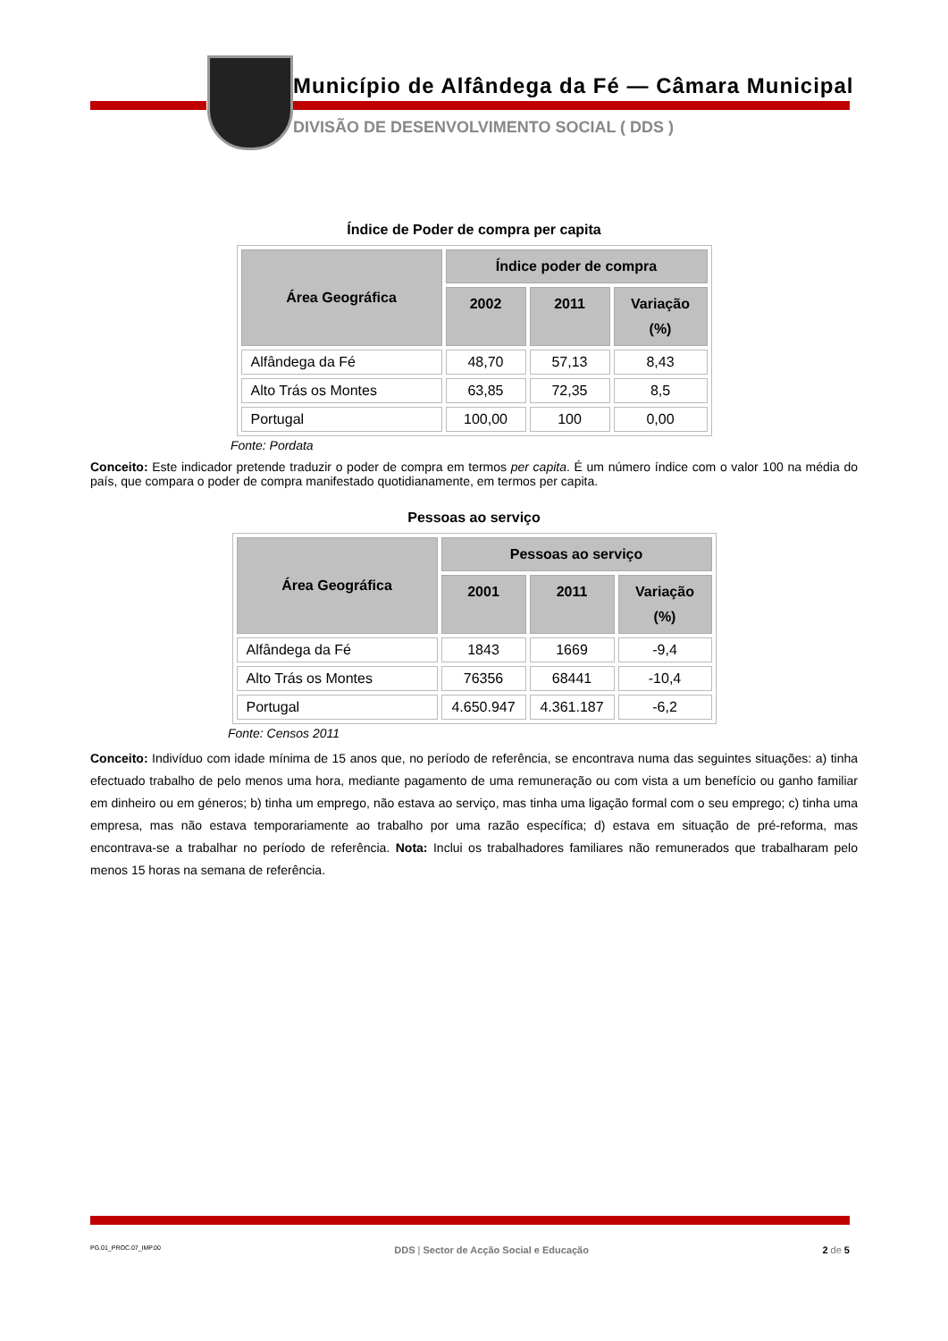Município de Alfândega da Fé — Câmara Municipal
DIVISÃO DE DESENVOLVIMENTO SOCIAL ( DDS )
Índice de Poder de compra per capita
| Área Geográfica | Índice poder de compra | | |
| --- | --- | --- | --- |
| | 2002 | 2011 | Variação (%) |
| Alfândega da Fé | 48,70 | 57,13 | 8,43 |
| Alto Trás os Montes | 63,85 | 72,35 | 8,5 |
| Portugal | 100,00 | 100 | 0,00 |
Fonte: Pordata
Conceito: Este indicador pretende traduzir o poder de compra em termos per capita. É um número índice com o valor 100 na média do país, que compara o poder de compra manifestado quotidianamente, em termos per capita.
Pessoas ao serviço
| Área Geográfica | Pessoas ao serviço | | |
| --- | --- | --- | --- |
| | 2001 | 2011 | Variação (%) |
| Alfândega da Fé | 1843 | 1669 | -9,4 |
| Alto Trás os Montes | 76356 | 68441 | -10,4 |
| Portugal | 4.650.947 | 4.361.187 | -6,2 |
Fonte: Censos 2011
Conceito: Indivíduo com idade mínima de 15 anos que, no período de referência, se encontrava numa das seguintes situações: a) tinha efectuado trabalho de pelo menos uma hora, mediante pagamento de uma remuneração ou com vista a um benefício ou ganho familiar em dinheiro ou em géneros; b) tinha um emprego, não estava ao serviço, mas tinha uma ligação formal com o seu emprego; c) tinha uma empresa, mas não estava temporariamente ao trabalho por uma razão específica; d) estava em situação de pré-reforma, mas encontrava-se a trabalhar no período de referência. Nota: Inclui os trabalhadores familiares não remunerados que trabalharam pelo menos 15 horas na semana de referência.
PG.01_PROC.07_IMP.00 DDS | Sector de Acção Social e Educação 2 de 5